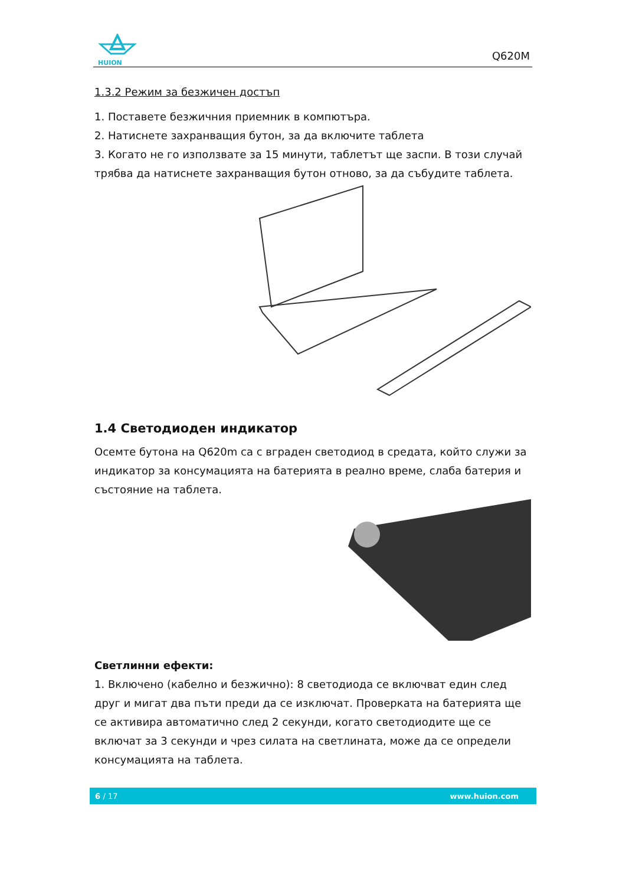HUION
Q620M
1.3.2 Режим за безжичен достъп
1. Поставете безжичния приемник в компютъра.
2. Натиснете захранващия бутон, за да включите таблета
3. Когато не го използвате за 15 минути, таблетът ще заспи. В този случай трябва да натиснете захранващия бутон отново, за да събудите таблета.
1.4 Светодиоден индикатор
Осемте бутона на Q620m са с вграден светодиод в средата, който служи за индикатор за консумацията на батерията в реално време, слаба батерия и състояние на таблета.
Светлинни ефекти:
1. Включено (кабелно и безжично): 8 светодиода се включват един след друг и мигат два пъти преди да се изключат. Проверката на батерията ще се активира автоматично след 2 секунди, когато светодиодите ще се включат за 3 секунди и чрез силата на светлината, може да се определи консумацията на таблета.
6 / 17 www.huion.com